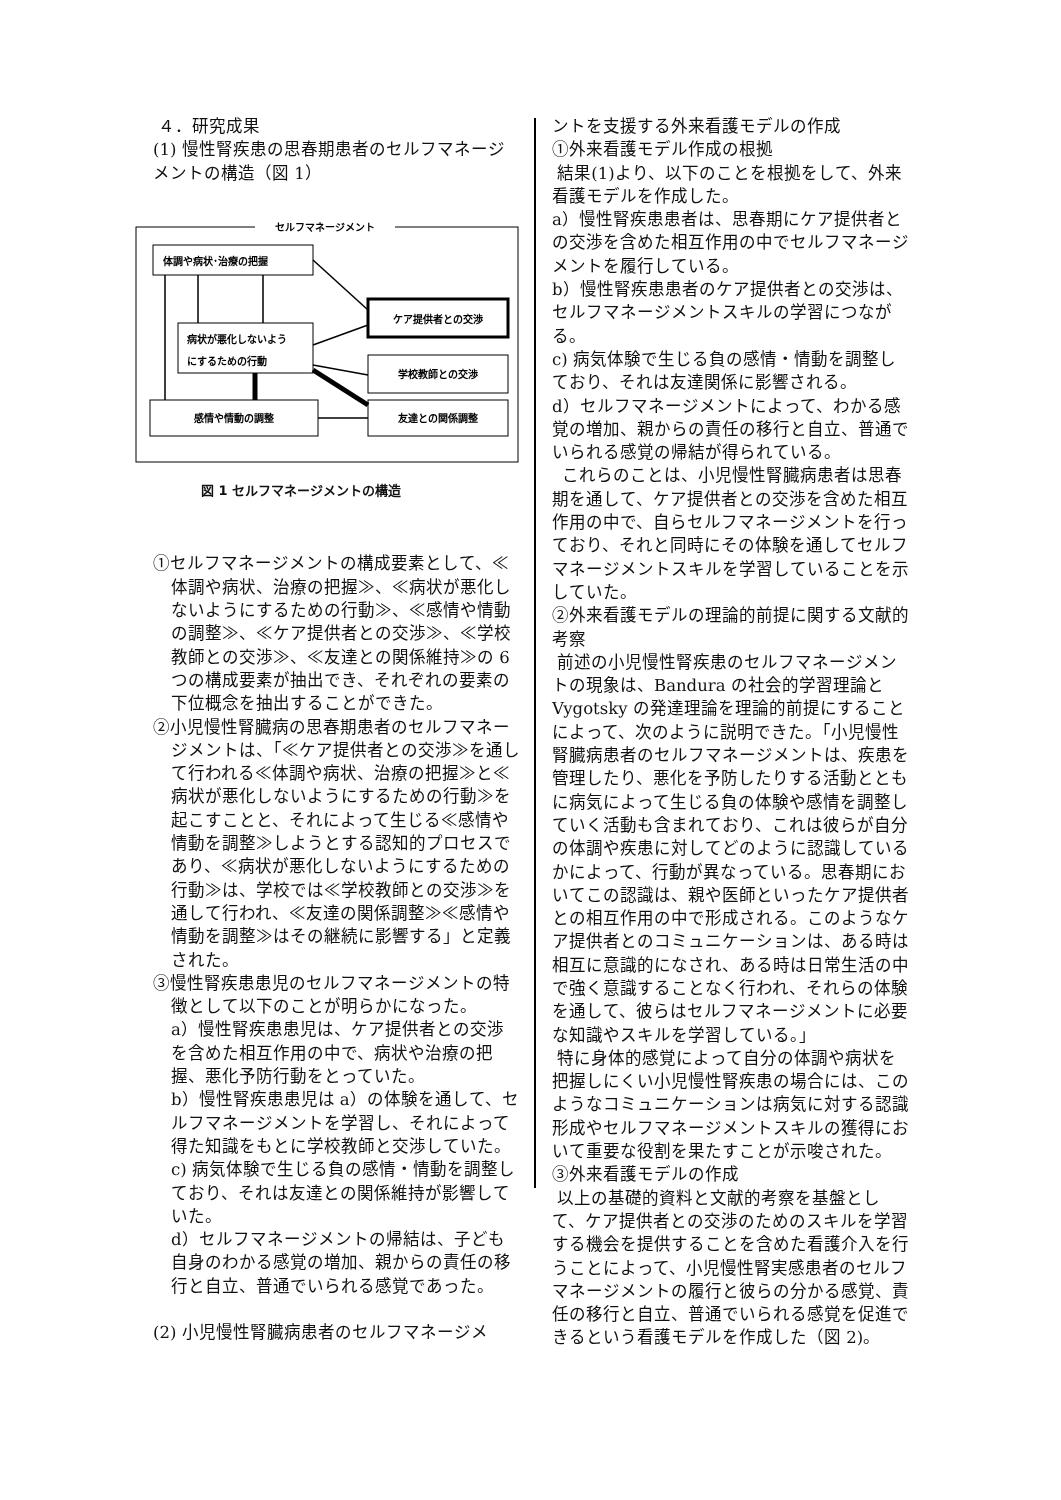４．研究成果
(1) 慢性腎疾患の思春期患者のセルフマネージメントの構造（図 1）
セルフマネージメント
体調や病状･治療の把握
ケア提供者との交渉
病状が悪化しないよう
にするための行動
学校教師との交渉
感情や情動の調整
友達との関係調整
図 1 セルフマネージメントの構造
①セルフマネージメントの構成要素として、≪体調や病状、治療の把握≫、≪病状が悪化しないようにするための行動≫、≪感情や情動の調整≫、≪ケア提供者との交渉≫、≪学校教師との交渉≫、≪友達との関係維持≫の 6 つの構成要素が抽出でき、それぞれの要素の下位概念を抽出することができた。
②小児慢性腎臓病の思春期患者のセルフマネージメントは、「≪ケア提供者との交渉≫を通して行われる≪体調や病状、治療の把握≫と≪病状が悪化しないようにするための行動≫を起こすことと、それによって生じる≪感情や情動を調整≫しようとする認知的プロセスであり、≪病状が悪化しないようにするための行動≫は、学校では≪学校教師との交渉≫を通して行われ、≪友達の関係調整≫≪感情や情動を調整≫はその継続に影響する」と定義された。
③慢性腎疾患患児のセルフマネージメントの特徴として以下のことが明らかになった。
a）慢性腎疾患患児は、ケア提供者との交渉を含めた相互作用の中で、病状や治療の把握、悪化予防行動をとっていた。
b）慢性腎疾患患児は a）の体験を通して、セルフマネージメントを学習し、それによって得た知識をもとに学校教師と交渉していた。
c) 病気体験で生じる負の感情・情動を調整しており、それは友達との関係維持が影響していた。
d）セルフマネージメントの帰結は、子ども自身のわかる感覚の増加、親からの責任の移行と自立、普通でいられる感覚であった。
(2) 小児慢性腎臓病患者のセルフマネージメ
ントを支援する外来看護モデルの作成
①外来看護モデル作成の根拠
結果(1)より、以下のことを根拠をして、外来看護モデルを作成した。
a）慢性腎疾患患者は、思春期にケア提供者との交渉を含めた相互作用の中でセルフマネージメントを履行している。
b）慢性腎疾患患者のケア提供者との交渉は、セルフマネージメントスキルの学習につながる。
c) 病気体験で生じる負の感情・情動を調整しており、それは友達関係に影響される。
d）セルフマネージメントによって、わかる感覚の増加、親からの責任の移行と自立、普通でいられる感覚の帰結が得られている。
これらのことは、小児慢性腎臓病患者は思春期を通して、ケア提供者との交渉を含めた相互作用の中で、自らセルフマネージメントを行っており、それと同時にその体験を通してセルフマネージメントスキルを学習していることを示していた。
②外来看護モデルの理論的前提に関する文献的考察
前述の小児慢性腎疾患のセルフマネージメントの現象は、Bandura の社会的学習理論と Vygotsky の発達理論を理論的前提にすることによって、次のように説明できた。「小児慢性腎臓病患者のセルフマネージメントは、疾患を管理したり、悪化を予防したりする活動とともに病気によって生じる負の体験や感情を調整していく活動も含まれており、これは彼らが自分の体調や疾患に対してどのように認識しているかによって、行動が異なっている。思春期においてこの認識は、親や医師といったケア提供者との相互作用の中で形成される。このようなケア提供者とのコミュニケーションは、ある時は相互に意識的になされ、ある時は日常生活の中で強く意識することなく行われ、それらの体験を通して、彼らはセルフマネージメントに必要な知識やスキルを学習している。」
特に身体的感覚によって自分の体調や病状を把握しにくい小児慢性腎疾患の場合には、このようなコミュニケーションは病気に対する認識形成やセルフマネージメントスキルの獲得において重要な役割を果たすことが示唆された。
③外来看護モデルの作成
以上の基礎的資料と文献的考察を基盤として、ケア提供者との交渉のためのスキルを学習する機会を提供することを含めた看護介入を行うことによって、小児慢性腎実感患者のセルフマネージメントの履行と彼らの分かる感覚、責任の移行と自立、普通でいられる感覚を促進できるという看護モデルを作成した（図 2)。